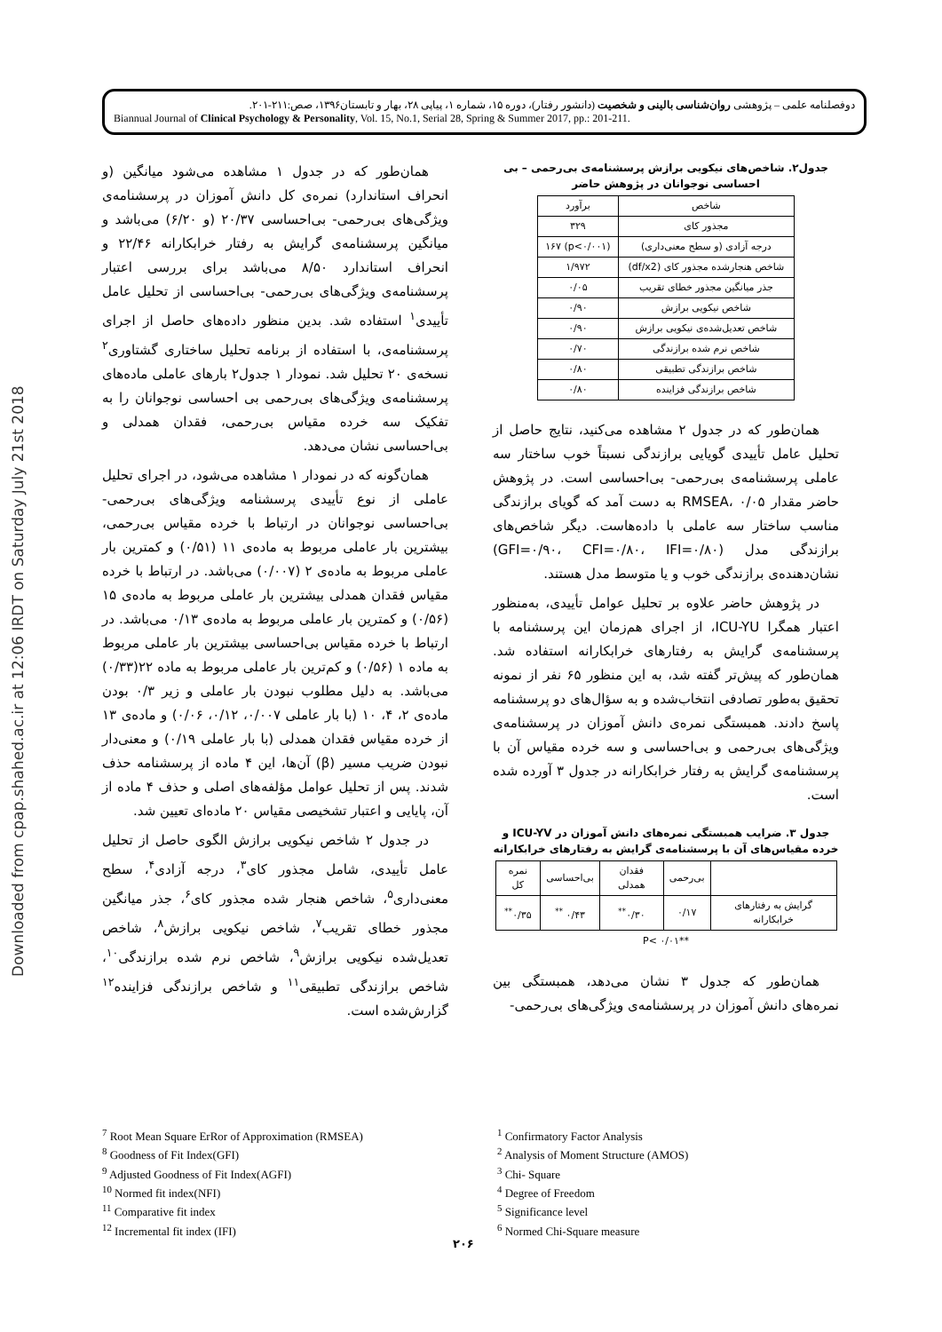Downloaded from cpap.shahed.ac.ir at 12:06 IRDT on Saturday July 21st 2018
دوفصلنامه علمی – پژوهشی روان‌شناسی بالینی و شخصیت (دانشور رفتار)، دوره ۱۵، شماره ۱، پیاپی ۲۸، بهار و تابستان۱۳۹۶، صص:۲۱۱-۲۰۱.
Biannual Journal of Clinical Psychology & Personality, Vol. 15, No.1, Serial 28, Spring & Summer 2017, pp.: 201-211.
همان‌طور که در جدول ۱ مشاهده می‌شود میانگین (و انحراف استاندارد) نمره‌ی کل دانش آموزان در پرسشنامه‌ی ویژگی‌های بی‌رحمی- بی‌احساسی ۲۰/۳۷ (و ۶/۲۰) می‌باشد و میانگین پرسشنامه‌ی گرایش به رفتار خرابکارانه ۲۲/۴۶ و انحراف استاندارد ۸/۵۰ می‌باشد برای بررسی اعتبار پرسشنامه‌ی ویژگی‌های بی‌رحمی- بی‌احساسی از تحلیل عامل تأییدی<sup>۱</sup> استفاده شد. بدین منظور داده‌های حاصل از اجرای پرسشنامه‌ی، با استفاده از برنامه تحلیل ساختاری گشتاوری<sup>۲</sup> نسخه‌ی ۲۰ تحلیل شد. نمودار ۱ جدول۲ بارهای عاملی ماده‌های پرسشنامه‌ی ویژگی‌های بی‌رحمی بی احساسی نوجوانان را به تفکیک سه خرده مقیاس بی‌رحمی، فقدان همدلی و بی‌احساسی نشان می‌دهد.
همان‌گونه که در نمودار ۱ مشاهده می‌شود، در اجرای تحلیل عاملی از نوع تأییدی پرسشنامه ویژگی‌های بی‌رحمی-بی‌احساسی نوجوانان در ارتباط با خرده مقیاس بی‌رحمی، بیشترین بار عاملی مربوط به ماده‌ی ۱۱ (۰/۵۱) و کمترین بار عاملی مربوط به ماده‌ی ۲ (۰/۰۰۷) می‌باشد. در ارتباط با خرده مقیاس فقدان همدلی بیشترین بار عاملی مربوط به ماده‌ی ۱۵ (۰/۵۶) و کمترین بار عاملی مربوط به ماده‌ی ۰/۱۳ می‌باشد. در ارتباط با خرده مقیاس بی‌احساسی بیشترین بار عاملی مربوط به ماده ۱ (۰/۵۶) و کم‌ترین بار عاملی مربوط به ماده ۲۲(۰/۳۳) می‌باشد. به دلیل مطلوب نبودن بار عاملی و زیر ۰/۳ بودن ماده‌ی ۲، ۴، ۱۰ (با بار عاملی ۰/۰۰۷، ۰/۱۲، ۰/۰۶) و ماده‌ی ۱۳ از خرده مقیاس فقدان همدلی (با بار عاملی ۰/۱۹) و معنی‌دار نبودن ضریب مسیر (β) آن‌ها، این ۴ ماده از پرسشنامه حذف شدند. پس از تحلیل عوامل مؤلفه‌های اصلی و حذف ۴ ماده از آن، پایایی و اعتبار تشخیصی مقیاس ۲۰ ماده‌ای تعیین شد.
در جدول ۲ شاخص نیکویی برازش الگوی حاصل از تحلیل عامل تأییدی، شامل مجذور کای<sup>۳</sup>، درجه آزادی<sup>۴</sup>، سطح معنی‌داری<sup>۵</sup>، شاخص هنجار شده مجذور کای<sup>۶</sup>، جذر میانگین مجذور خطای تقریب<sup>۷</sup>، شاخص نیکویی برازش<sup>۸</sup>، شاخص تعدیل‌شده نیکویی برازش<sup>۹</sup>، شاخص نرم شده برازندگی<sup>۱۰</sup>، شاخص برازندگی تطبیقی<sup>۱۱</sup> و شاخص برازندگی فزاینده<sup>۱۲</sup> گزارش‌شده است.
جدول۲. شاخص‌های نیکویی برازش پرسشنامه‌ی بی‌رحمی – بی احساسی نوجوانان در پژوهش حاضر
| شاخص | برآورد |
| --- | --- |
| مجذور کای | ۳۲۹ |
| درجه آزادی (و سطح معنی‌داری) | (p<۰/۰۰۱) ۱۶۷ |
| شاخص هنجارشده مجذور کای (df/x2) | ۱/۹۷۲ |
| جذر میانگین مجذور خطای تقریب | ۰/۰۵ |
| شاخص نیکویی برازش | ۰/۹۰ |
| شاخص تعدیل‌شده‌ی نیکویی برازش | ۰/۹۰ |
| شاخص نرم شده برازندگی | ۰/۷۰ |
| شاخص برازندگی تطبیقی | ۰/۸۰ |
| شاخص برازندگی فزاینده | ۰/۸۰ |
همان‌طور که در جدول ۲ مشاهده می‌کنید، نتایج حاصل از تحلیل عامل تأییدی گویایی برازندگی نسبتاً خوب ساختار سه عاملی پرسشنامه‌ی بی‌رحمی- بی‌احساسی است. در پژوهش حاضر مقدار RMSEA، ۰/۰۵ به دست آمد که گویای برازندگی مناسب ساختار سه عاملی با داده‌هاست. دیگر شاخص‌های برازندگی مدل (GFI=۰/۹۰، CFI=۰/۸۰، IFI=۰/۸۰) نشان‌دهنده‌ی برازندگی خوب و یا متوسط مدل هستند.
در پژوهش حاضر علاوه بر تحلیل عوامل تأییدی، به‌منظور اعتبار همگرا ICU-YU، از اجرای هم‌زمان این پرسشنامه با پرسشنامه‌ی گرایش به رفتارهای خرابکارانه استفاده شد. همان‌طور که پیش‌تر گفته شد، به این منظور ۶۵ نفر از نمونه تحقیق به‌طور تصادفی انتخاب‌شده و به سؤال‌های دو پرسشنامه پاسخ دادند. همبستگی نمره‌ی دانش آموزان در پرسشنامه‌ی ویژگی‌های بی‌رحمی و بی‌احساسی و سه خرده مقیاس آن با پرسشنامه‌ی گرایش به رفتار خرابکارانه در جدول ۳ آورده شده است.
جدول ۳. ضرایب همبستگی نمره‌های دانش آموزان در ICU-YV و خرده مقیاس‌های آن با پرسشنامه‌ی گرایش به رفتارهای خرابکارانه
| | بی‌رحمی | فقدان همدلی | بی‌احساسی | نمره کل |
| --- | --- | --- | --- | --- |
| گرایش به رفتارهای خرابکارانه | ۰/۱۷ | ۰/۳۰<sup>**</sup> | ۰/۴۳ <sup>**</sup> | ۰/۳۵<sup>**</sup> |
**P< ۰/۰۱
همان‌طور که جدول ۳ نشان می‌دهد، همبستگی بین نمره‌های دانش آموزان در پرسشنامه‌ی ویژگی‌های بی‌رحمی-
<sup>7</sup> Root Mean Square ErRor of Approximation (RMSEA)
<sup>8</sup> Goodness of Fit Index(GFI)
<sup>9</sup> Adjusted Goodness of Fit Index(AGFI)
<sup>10</sup> Normed fit index(NFI)
<sup>11</sup> Comparative fit index
<sup>12</sup> Incremental fit index (IFI)
<sup>1</sup> Confirmatory Factor Analysis
<sup>2</sup> Analysis of Moment Structure (AMOS)
<sup>3</sup> Chi- Square
<sup>4</sup> Degree of Freedom
<sup>5</sup> Significance level
<sup>6</sup> Normed Chi-Square measure
۲۰۶